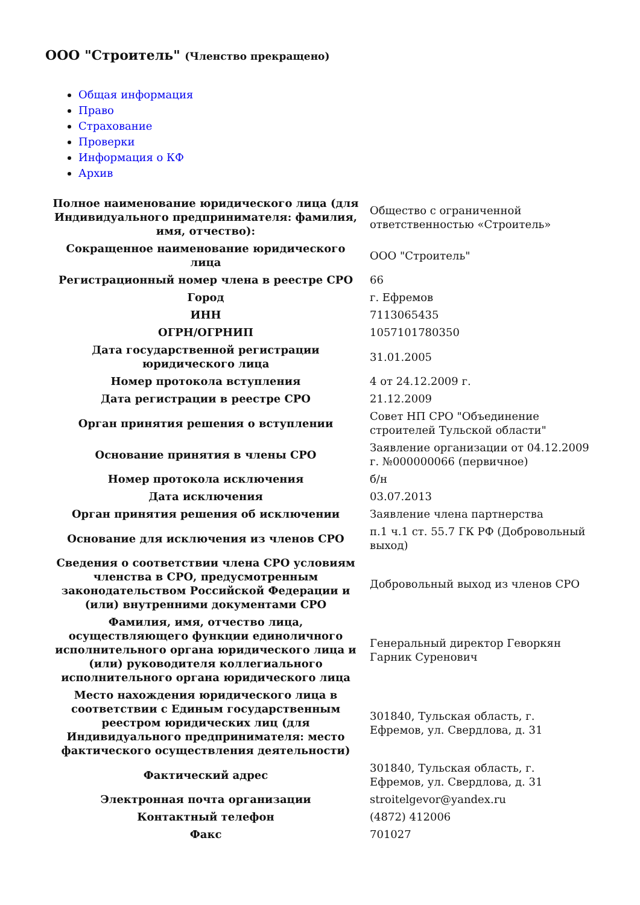ООО "Строитель" (Членство прекращено)
Общая информация
Право
Страхование
Проверки
Информация о КФ
Архив
| Полное наименование юридического лица (для Индивидуального предпринимателя: фамилия, имя, отчество): | Общество с ограниченной ответственностью «Строитель» |
| Сокращенное наименование юридического лица | ООО "Строитель" |
| Регистрационный номер члена в реестре СРО | 66 |
| Город | г. Ефремов |
| ИНН | 7113065435 |
| ОГРН/ОГРНИП | 1057101780350 |
| Дата государственной регистрации юридического лица | 31.01.2005 |
| Номер протокола вступления | 4 от 24.12.2009 г. |
| Дата регистрации в реестре СРО | 21.12.2009 |
| Орган принятия решения о вступлении | Совет НП СРО "Объединение строителей Тульской области" |
| Основание принятия в члены СРО | Заявление организации от 04.12.2009 г. №000000066 (первичное) |
| Номер протокола исключения | б/н |
| Дата исключения | 03.07.2013 |
| Орган принятия решения об исключении | Заявление члена партнерства |
| Основание для исключения из членов СРО | п.1 ч.1 ст. 55.7 ГК РФ (Добровольный выход) |
| Сведения о соответствии члена СРО условиям членства в СРО, предусмотренным законодательством Российской Федерации и (или) внутренними документами СРО | Добровольный выход из членов СРО |
| Фамилия, имя, отчество лица, осуществляющего функции единоличного исполнительного органа юридического лица и (или) руководителя коллегиального исполнительного органа юридического лица | Генеральный директор Геворкян Гарник Суренович |
| Место нахождения юридического лица в соответствии с Единым государственным реестром юридических лиц (для Индивидуального предпринимателя: место фактического осуществления деятельности) | 301840, Тульская область, г. Ефремов, ул. Свердлова, д. 31 |
| Фактический адрес | 301840, Тульская область, г. Ефремов, ул. Свердлова, д. 31 |
| Электронная почта организации | stroitelgevor@yandex.ru |
| Контактный телефон | (4872) 412006 |
| Факс | 701027 |